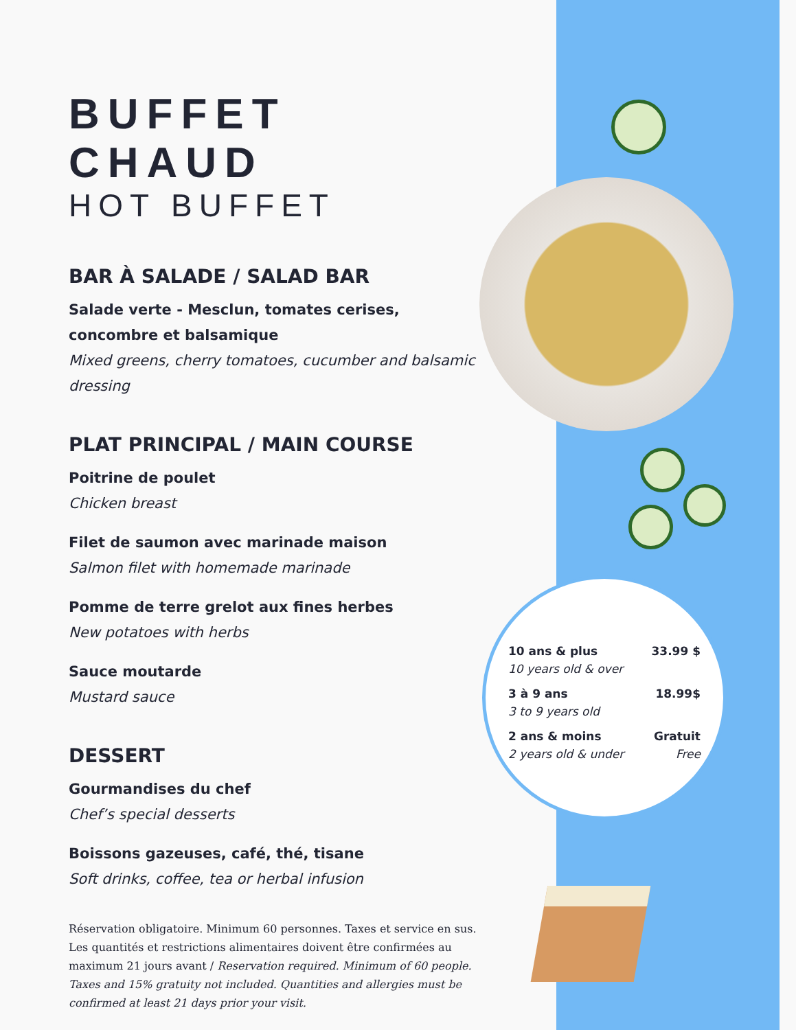BUFFET CHAUD
HOT BUFFET
BAR À SALADE / SALAD BAR
Salade verte - Mesclun, tomates cerises, concombre et balsamique
Mixed greens, cherry tomatoes, cucumber and balsamic dressing
PLAT PRINCIPAL / MAIN COURSE
Poitrine de poulet
Chicken breast
Filet de saumon avec marinade maison
Salmon filet with homemade marinade
Pomme de terre grelot aux fines herbes
New potatoes with herbs
Sauce moutarde
Mustard sauce
DESSERT
Gourmandises du chef
Chef’s special desserts
Boissons gazeuses, café, thé, tisane
Soft drinks, coffee, tea or herbal infusion
Réservation obligatoire. Minimum 60 personnes. Taxes et service en sus. Les quantités et restrictions alimentaires doivent être confirmées au maximum 21 jours avant / Reservation required. Minimum of 60 people. Taxes and 15% gratuity not included. Quantities and allergies must be confirmed at least 21 days prior your visit.
| 10 ans & plus | 33.99 $ |
| 10 years old & over | |
| 3 à 9 ans | 18.99$ |
| 3 to 9 years old | |
| 2 ans & moins | Gratuit |
| 2 years old & under | Free |